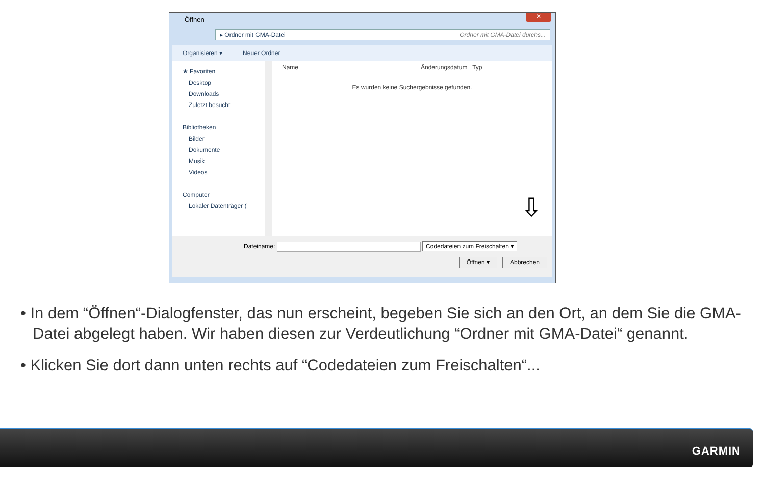Öffnen
✕
▸ Ordner mit GMA-Datei Ordner mit GMA-Datei durchs...
Organisieren ▾ Neuer Ordner
★ Favoriten
Desktop
Downloads
Zuletzt besucht
Bibliotheken
Bilder
Dokumente
Musik
Videos
Computer
Lokaler Datenträger (
Name Änderungsdatum Typ
Es wurden keine Suchergebnisse gefunden.
⇩
Dateiname: Codedateien zum Freischalten ▾
Öffnen ▾ Abbrechen
• In dem “Öffnen“-Dialogfenster, das nun erscheint, begeben Sie sich an den Ort, an dem Sie die GMA-Datei abgelegt haben. Wir haben diesen zur Verdeutlichung “Ordner mit GMA-Datei“ genannt.
• Klicken Sie dort dann unten rechts auf “Codedateien zum Freischalten“...
GARMIN